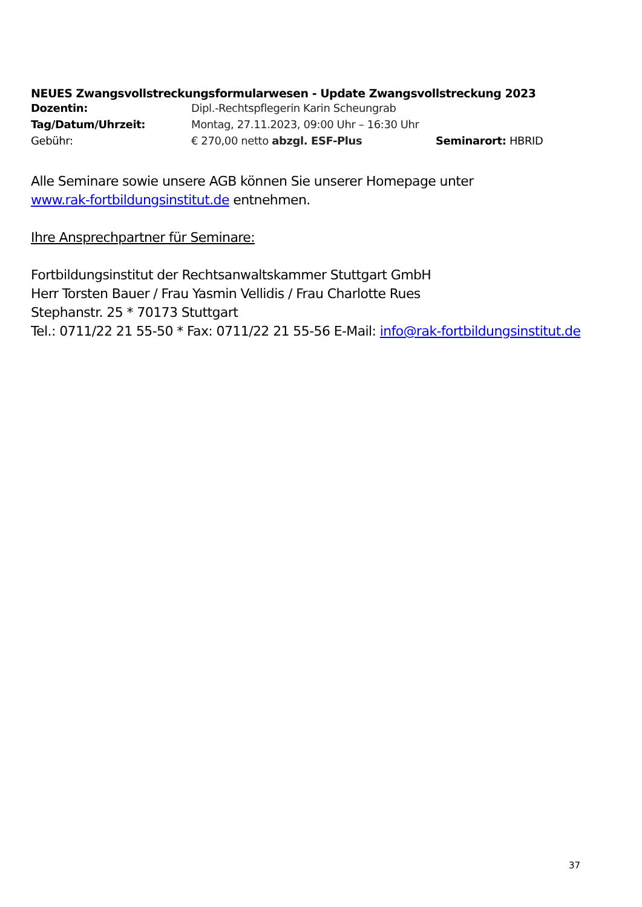NEUES Zwangsvollstreckungsformularwesen - Update Zwangsvollstreckung 2023
Dozentin: Dipl.-Rechtspflegerin Karin Scheungrab
Tag/Datum/Uhrzeit: Montag, 27.11.2023, 09:00 Uhr – 16:30 Uhr
Gebühr: € 270,00 netto abzgl. ESF-Plus Seminarort: HBRID
Alle Seminare sowie unsere AGB können Sie unserer Homepage unter
www.rak-fortbildungsinstitut.de entnehmen.
Ihre Ansprechpartner für Seminare:
Fortbildungsinstitut der Rechtsanwaltskammer Stuttgart GmbH
Herr Torsten Bauer / Frau Yasmin Vellidis / Frau Charlotte Rues
Stephanstr. 25 * 70173 Stuttgart
Tel.: 0711/22 21 55-50 * Fax: 0711/22 21 55-56 E-Mail: info@rak-fortbildungsinstitut.de
37